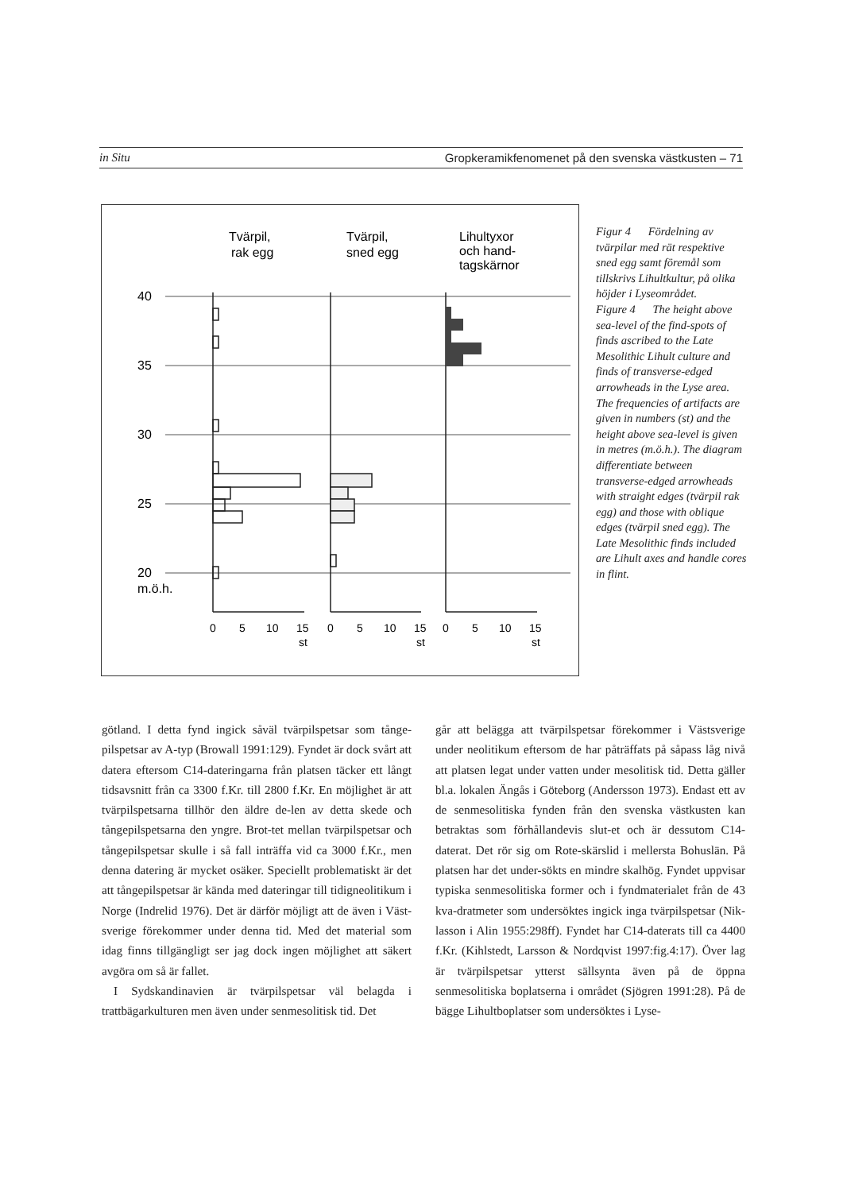in Situ Gropkeramikfenomenet på den svenska västkusten – 71
Tvärpil,
rak egg
Tvärpil,
sned egg
Lihultyxor
och hand-
tagskärnor
40
35
30
25
20
m.ö.h.
0
5
10
15
st
0
5
10
15
st
0
5
10
15
st
Figur 4 Fördelning av tvärpilar med rät respektive sned egg samt föremål som tillskrivs Lihultkultur, på olika höjder i Lyseområdet.
Figure 4 The height above sea-level of the find-spots of finds ascribed to the Late Mesolithic Lihult culture and finds of transverse-edged arrowheads in the Lyse area. The frequencies of artifacts are given in numbers (st) and the height above sea-level is given in metres (m.ö.h.). The diagram differentiate between transverse-edged arrowheads with straight edges (tvärpil rak egg) and those with oblique edges (tvärpil sned egg). The Late Mesolithic finds included are Lihult axes and handle cores in flint.
götland. I detta fynd ingick såväl tvärpilspetsar som tånge-pilspetsar av A-typ (Browall 1991:129). Fyndet är dock svårt att datera eftersom C14-dateringarna från platsen täcker ett långt tidsavsnitt från ca 3300 f.Kr. till 2800 f.Kr. En möjlighet är att tvärpilspetsarna tillhör den äldre de-len av detta skede och tångepilspetsarna den yngre. Brot-tet mellan tvärpilspetsar och tångepilspetsar skulle i så fall inträffa vid ca 3000 f.Kr., men denna datering är mycket osäker. Speciellt problematiskt är det att tångepilspetsar är kända med dateringar till tidigneolitikum i Norge (Indrelid 1976). Det är därför möjligt att de även i Väst-sverige förekommer under denna tid. Med det material som idag finns tillgängligt ser jag dock ingen möjlighet att säkert avgöra om så är fallet.
I Sydskandinavien är tvärpilspetsar väl belagda i trattbägarkulturen men även under senmesolitisk tid. Det
går att belägga att tvärpilspetsar förekommer i Västsverige under neolitikum eftersom de har påträffats på såpass låg nivå att platsen legat under vatten under mesolitisk tid. Detta gäller bl.a. lokalen Ängås i Göteborg (Andersson 1973). Endast ett av de senmesolitiska fynden från den svenska västkusten kan betraktas som förhållandevis slut-et och är dessutom C14-daterat. Det rör sig om Rote-skärslid i mellersta Bohuslän. På platsen har det under-sökts en mindre skalhög. Fyndet uppvisar typiska senmesolitiska former och i fyndmaterialet från de 43 kva-dratmeter som undersöktes ingick inga tvärpilspetsar (Nik-lasson i Alin 1955:298ff). Fyndet har C14-daterats till ca 4400 f.Kr. (Kihlstedt, Larsson & Nordqvist 1997:fig.4:17). Över lag är tvärpilspetsar ytterst sällsynta även på de öppna senmesolitiska boplatserna i området (Sjögren 1991:28). På de bägge Lihultboplatser som undersöktes i Lyse-